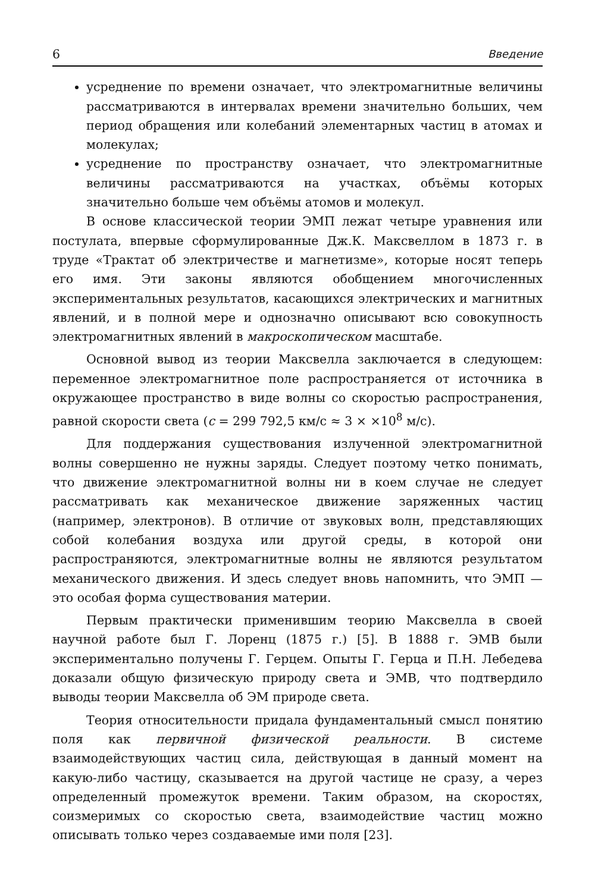6 Введение
усреднение по времени означает, что электромагнитные величины рассматриваются в интервалах времени значительно больших, чем период обращения или колебаний элементарных частиц в атомах и молекулах;
усреднение по пространству означает, что электромагнитные величины рассматриваются на участках, объёмы которых значительно больше чем объёмы атомов и молекул.
В основе классической теории ЭМП лежат четыре уравнения или постулата, впервые сформулированные Дж.К. Максвеллом в 1873 г. в труде «Трактат об электричестве и магнетизме», которые носят теперь его имя. Эти законы являются обобщением многочисленных экспериментальных результатов, касающихся электрических и магнитных явлений, и в полной мере и однозначно описывают всю совокупность электромагнитных явлений в макроскопическом масштабе.
Основной вывод из теории Максвелла заключается в следующем: переменное электромагнитное поле распространяется от источника в окружающее пространство в виде волны со скоростью распространения, равной скорости света (c = 299 792,5 км/с ≈ 3 × ×10<sup>8</sup> м/с).
Для поддержания существования излученной электромагнитной волны совершенно не нужны заряды. Следует поэтому четко понимать, что движение электромагнитной волны ни в коем случае не следует рассматривать как механическое движение заряженных частиц (например, электронов). В отличие от звуковых волн, представляющих собой колебания воздуха или другой среды, в которой они распространяются, электромагнитные волны не являются результатом механического движения. И здесь следует вновь напомнить, что ЭМП — это особая форма существования материи.
Первым практически применившим теорию Максвелла в своей научной работе был Г. Лоренц (1875 г.) [5]. В 1888 г. ЭМВ были экспериментально получены Г. Герцем. Опыты Г. Герца и П.Н. Лебедева доказали общую физическую природу света и ЭМВ, что подтвердило выводы теории Максвелла об ЭМ природе света.
Теория относительности придала фундаментальный смысл понятию поля как первичной физической реальности. В системе взаимодействующих частиц сила, действующая в данный момент на какую-либо частицу, сказывается на другой частице не сразу, а через определенный промежуток времени. Таким образом, на скоростях, соизмеримых со скоростью света, взаимодействие частиц можно описывать только через создаваемые ими поля [23].